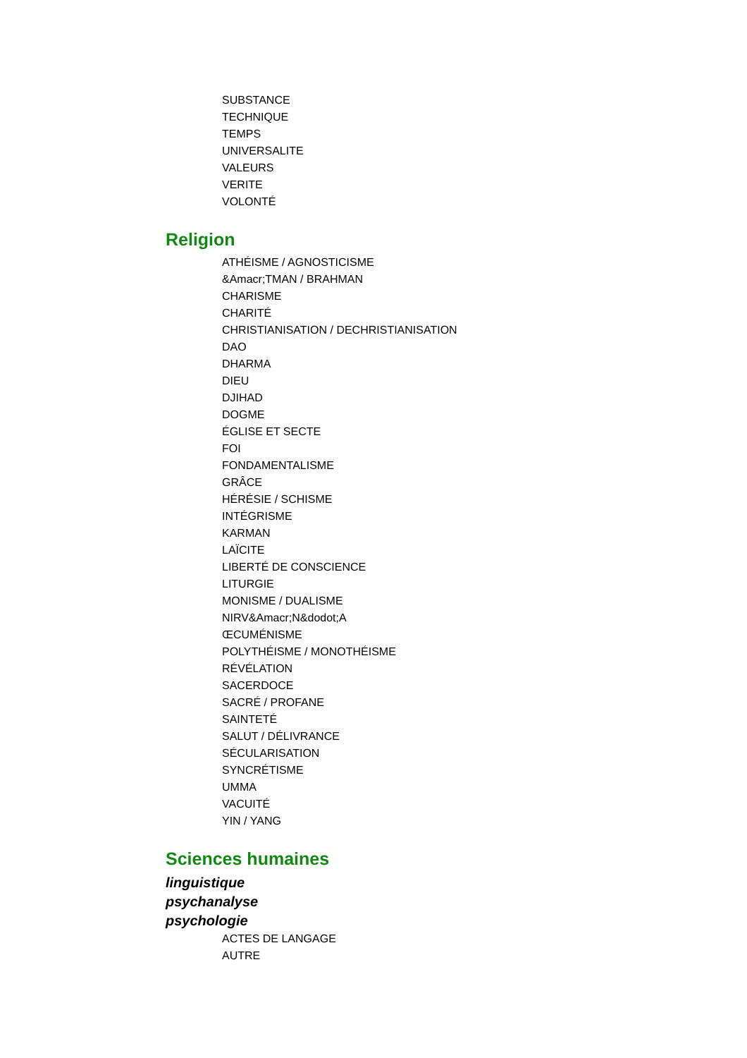SUBSTANCE
TECHNIQUE
TEMPS
UNIVERSALITE
VALEURS
VERITE
VOLONTÉ
Religion
ATHÉISME / AGNOSTICISME
&Amacr;TMAN / BRAHMAN
CHARISME
CHARITÉ
CHRISTIANISATION / DECHRISTIANISATION
DAO
DHARMA
DIEU
DJIHAD
DOGME
ÉGLISE ET SECTE
FOI
FONDAMENTALISME
GRÂCE
HÉRÉSIE / SCHISME
INTÉGRISME
KARMAN
LAÏCITE
LIBERTÉ DE CONSCIENCE
LITURGIE
MONISME / DUALISME
NIRV&Amacr;N&dodot;A
ŒCUMÉNISME
POLYTHÉISME / MONOTHÉISME
RÉVÉLATION
SACERDOCE
SACRÉ / PROFANE
SAINTETÉ
SALUT / DÉLIVRANCE
SÉCULARISATION
SYNCRÉTISME
UMMA
VACUITÉ
YIN / YANG
Sciences humaines
linguistique
psychanalyse
psychologie
ACTES DE LANGAGE
AUTRE